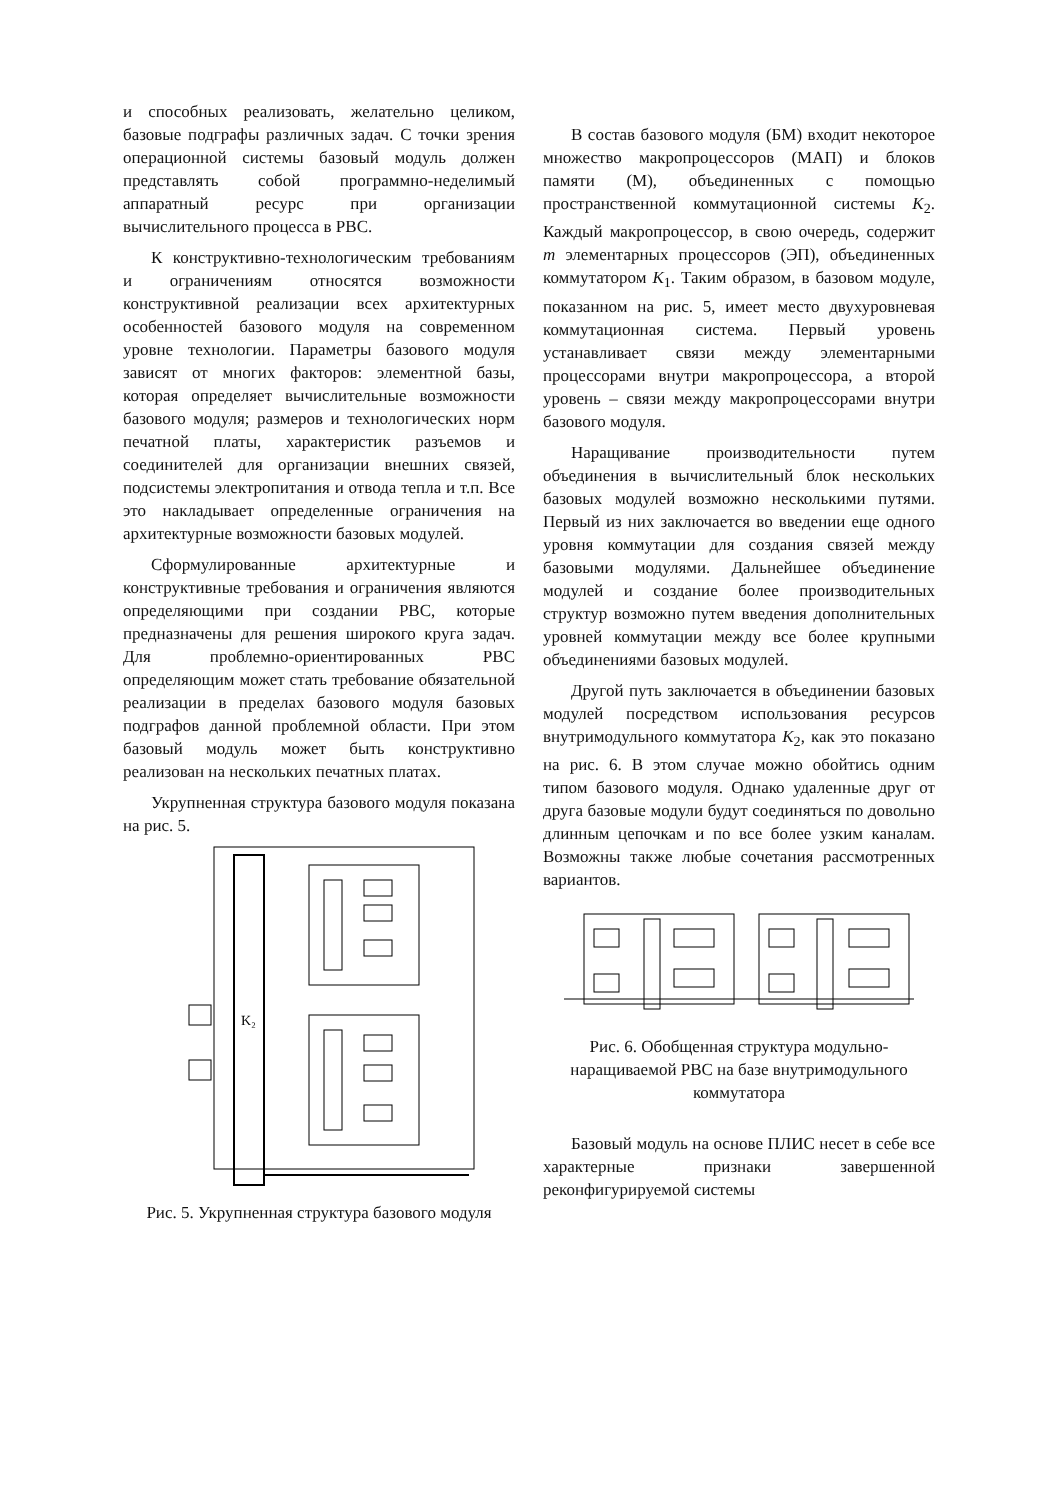и способных реализовать, желательно целиком, базовые подграфы различных задач. С точки зрения операционной системы базовый модуль должен представлять собой программно-неделимый аппаратный ресурс при организации вычислительного процесса в РВС.
К конструктивно-технологическим требованиям и ограничениям относятся возможности конструктивной реализации всех архитектурных особенностей базового модуля на современном уровне технологии. Параметры базового модуля зависят от многих факторов: элементной базы, которая определяет вычислительные возможности базового модуля; размеров и технологических норм печатной платы, характеристик разъемов и соединителей для организации внешних связей, подсистемы электропитания и отвода тепла и т.п. Все это накладывает определенные ограничения на архитектурные возможности базовых модулей.
Сформулированные архитектурные и конструктивные требования и ограничения являются определяющими при создании РВС, которые предназначены для решения широкого круга задач. Для проблемно-ориентированных РВС определяющим может стать требование обязательной реализации в пределах базового модуля базовых подграфов данной проблемной области. При этом базовый модуль может быть конструктивно реализован на нескольких печатных платах.
Укрупненная структура базового модуля показана на рис. 5.
K₂
Рис. 5. Укрупненная структура базового модуля
В состав базового модуля (БМ) входит некоторое множество макропроцессоров (МАП) и блоков памяти (М), объединенных с помощью пространственной коммутационной системы K<sub>2</sub>. Каждый макропроцессор, в свою очередь, содержит m элементарных процессоров (ЭП), объединенных коммутатором K<sub>1</sub>. Таким образом, в базовом модуле, показанном на рис. 5, имеет место двухуровневая коммутационная система. Первый уровень устанавливает связи между элементарными процессорами внутри макропроцессора, а второй уровень – связи между макропроцессорами внутри базового модуля.
Наращивание производительности путем объединения в вычислительный блок нескольких базовых модулей возможно несколькими путями. Первый из них заключается во введении еще одного уровня коммутации для создания связей между базовыми модулями. Дальнейшее объединение модулей и создание более производительных структур возможно путем введения дополнительных уровней коммутации между все более крупными объединениями базовых модулей.
Другой путь заключается в объединении базовых модулей посредством использования ресурсов внутримодульного коммутатора K<sub>2</sub>, как это показано на рис. 6. В этом случае можно обойтись одним типом базового модуля. Однако удаленные друг от друга базовые модули будут соединяться по довольно длинным цепочкам и по все более узким каналам. Возможны также любые сочетания рассмотренных вариантов.
Рис. 6. Обобщенная структура модульно-наращиваемой РВС на базе внутримодульного коммутатора
Базовый модуль на основе ПЛИС несет в себе все характерные признаки завершенной реконфигурируемой системы